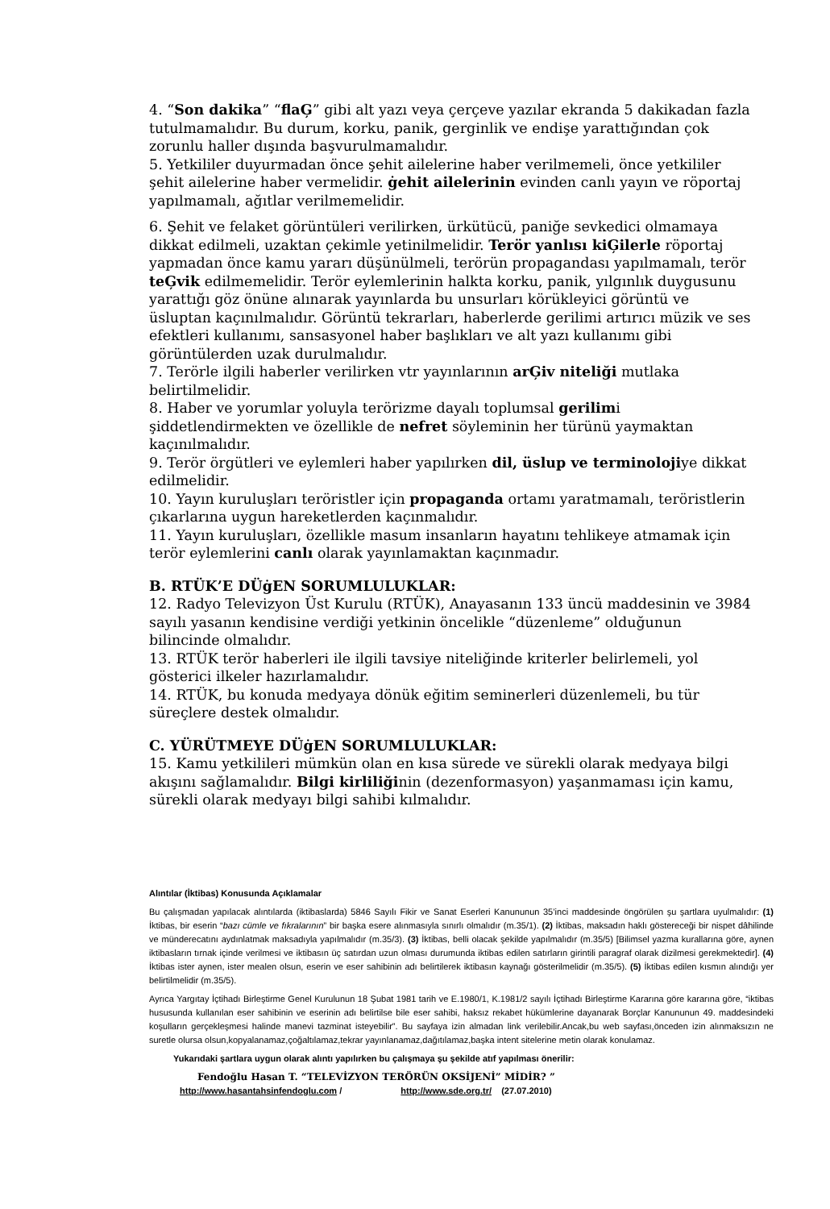4. “Son dakika” “flaĢ” gibi alt yazı veya çerçeve yazılar ekranda 5 dakikadan fazla tutulmamalıdır. Bu durum, korku, panik, gerginlik ve endişe yarattığından çok zorunlu haller dışında başvurulmamalıdır.
5. Yetkililer duyurmadan önce şehit ailelerine haber verilmemeli, önce yetkililer şehit ailelerine haber vermelidir. ġehit ailelerinin evinden canlı yayın ve röportaj yapılmamalı, ağıtlar verilmemelidir.
6. Şehit ve felaket görüntüleri verilirken, ürkütücü, paniğe sevkedici olmamaya dikkat edilmeli, uzaktan çekimle yetinilmelidir. Terör yanlısı kiĢilerle röportaj yapmadan önce kamu yararı düşünülmeli, terörün propagandası yapılmamalı, terör teĢvik edilmemelidir. Terör eylemlerinin halkta korku, panik, yılgınlık duygusunu yarattığı göz önüne alınarak yayınlarda bu unsurları körükleyici görüntü ve üsluptan kaçınılmalıdır. Görüntü tekrarları, haberlerde gerilimi artırıcı müzik ve ses efektleri kullanımı, sansasyonel haber başlıkları ve alt yazı kullanımı gibi görüntülerden uzak durulmalıdır.
7. Terörle ilgili haberler verilirken vtr yayınlarının arĢiv niteliği mutlaka belirtilmelidir.
8. Haber ve yorumlar yoluyla terörizme dayalı toplumsal gerilimi şiddetlendirmekten ve özellikle de nefret söyleminin her türünü yaymaktan kaçınılmalıdır.
9. Terör örgütleri ve eylemleri haber yapılırken dil, üslup ve terminolojiye dikkat edilmelidir.
10. Yayın kuruluşları teröristler için propaganda ortamı yaratmamalı, teröristlerin çıkarlarına uygun hareketlerden kaçınmalıdır.
11. Yayın kuruluşları, özellikle masum insanların hayatını tehlikeye atmamak için terör eylemlerini canlı olarak yayınlamaktan kaçınmadır.
B. RTÜK’E DÜġEN SORUMLULUKLAR:
12. Radyo Televizyon Üst Kurulu (RTÜK), Anayasanın 133 üncü maddesinin ve 3984 sayılı yasanın kendisine verdiği yetkinin öncelikle “düzenleme” olduğunun bilincinde olmalıdır.
13. RTÜK terör haberleri ile ilgili tavsiye niteliğinde kriterler belirlemeli, yol gösterici ilkeler hazırlamalıdır.
14. RTÜK, bu konuda medyaya dönük eğitim seminerleri düzenlemeli, bu tür süreçlere destek olmalıdır.
C. YÜRÜTMEYE DÜġEN SORUMLULUKLAR:
15. Kamu yetkilileri mümkün olan en kısa sürede ve sürekli olarak medyaya bilgi akışını sağlamalıdır. Bilgi kirliliğinin (dezenformasyon) yaşanmaması için kamu, sürekli olarak medyayı bilgi sahibi kılmalıdır.
Alıntılar (İktibas) Konusunda Açıklamalar
Bu çalışmadan yapılacak alıntılarda (iktibaslarda) 5846 Sayılı Fikir ve Sanat Eserleri Kanununun 35’inci maddesinde öngörülen şu şartlara uyulmalıdır: (1) İktibas, bir eserin “bazı cümle ve fıkralarının” bir başka esere alınmasıyla sınırlı olmalıdır (m.35/1). (2) İktibas, maksadın haklı göstereceği bir nispet dâhilinde ve münderecatını aydınlatmak maksadıyla yapılmalıdır (m.35/3). (3) İktibas, belli olacak şekilde yapılmalıdır (m.35/5) [Bilimsel yazma kurallarına göre, aynen iktibasların tırnak içinde verilmesi ve iktibasın üç satırdan uzun olması durumunda iktibas edilen satırların girintili paragraf olarak dizilmesi gerekmektedir]. (4) İktibas ister aynen, ister mealen olsun, eserin ve eser sahibinin adı belirtilerek iktibasın kaynağı gösterilmelidir (m.35/5). (5) İktibas edilen kısmın alındığı yer belirtilmelidir (m.35/5).
Ayrıca Yargıtay İçtihadı Birleştirme Genel Kurulunun 18 Şubat 1981 tarih ve E.1980/1, K.1981/2 sayılı İçtihadı Birleştirme Kararına göre kararına göre, “iktibas hususunda kullanılan eser sahibinin ve eserinin adı belirtilse bile eser sahibi, haksız rekabet hükümlerine dayanarak Borçlar Kanununun 49. maddesindeki koşulların gerçekleşmesi halinde manevi tazminat isteyebilir”. Bu sayfaya izin almadan link verilebilir.Ancak,bu web sayfası,önceden izin alınmaksızın ne suretle olursa olsun,kopyalanamaz,çoğaltılamaz,tekrar yayınlanamaz,dağıtılamaz,başka intent sitelerine metin olarak konulamaz.
Yukarıdaki şartlara uygun olarak alıntı yapılırken bu çalışmaya şu şekilde atıf yapılması önerilir:
Fendoğlu Hasan T. “TELEVİZYON TERÖRÜN OKSİJENİ” MİDİR? ”
http://www.hasantahsinfendoglu.com / http://www.sde.org.tr/ (27.07.2010)